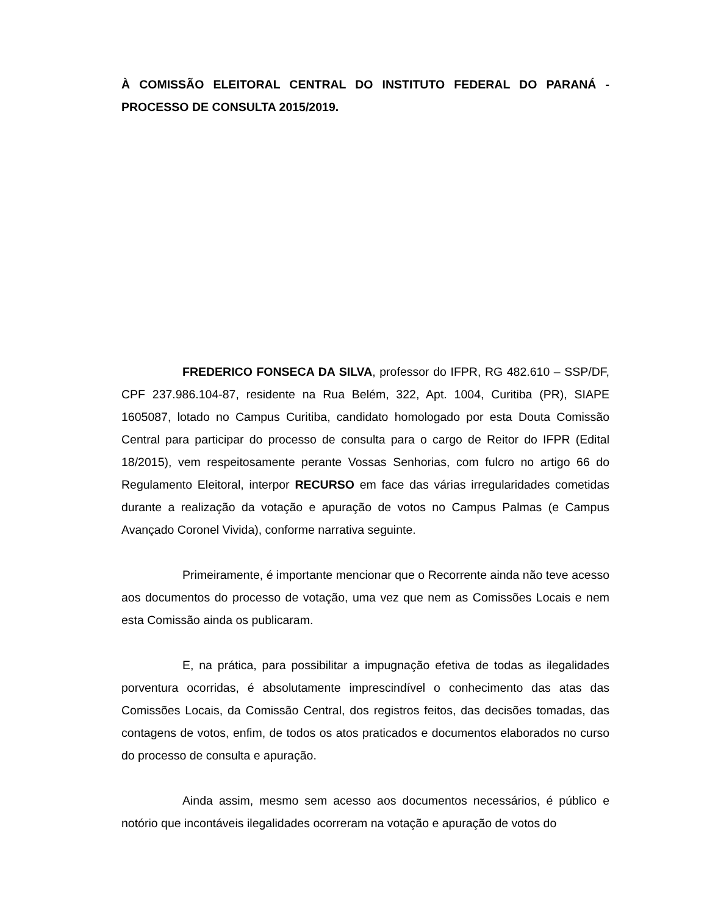À COMISSÃO ELEITORAL CENTRAL DO INSTITUTO FEDERAL DO PARANÁ - PROCESSO DE CONSULTA 2015/2019.
FREDERICO FONSECA DA SILVA, professor do IFPR, RG 482.610 – SSP/DF, CPF 237.986.104-87, residente na Rua Belém, 322, Apt. 1004, Curitiba (PR), SIAPE 1605087, lotado no Campus Curitiba, candidato homologado por esta Douta Comissão Central para participar do processo de consulta para o cargo de Reitor do IFPR (Edital 18/2015), vem respeitosamente perante Vossas Senhorias, com fulcro no artigo 66 do Regulamento Eleitoral, interpor RECURSO em face das várias irregularidades cometidas durante a realização da votação e apuração de votos no Campus Palmas (e Campus Avançado Coronel Vivida), conforme narrativa seguinte.
Primeiramente, é importante mencionar que o Recorrente ainda não teve acesso aos documentos do processo de votação, uma vez que nem as Comissões Locais e nem esta Comissão ainda os publicaram.
E, na prática, para possibilitar a impugnação efetiva de todas as ilegalidades porventura ocorridas, é absolutamente imprescindível o conhecimento das atas das Comissões Locais, da Comissão Central, dos registros feitos, das decisões tomadas, das contagens de votos, enfim, de todos os atos praticados e documentos elaborados no curso do processo de consulta e apuração.
Ainda assim, mesmo sem acesso aos documentos necessários, é público e notório que incontáveis ilegalidades ocorreram na votação e apuração de votos do